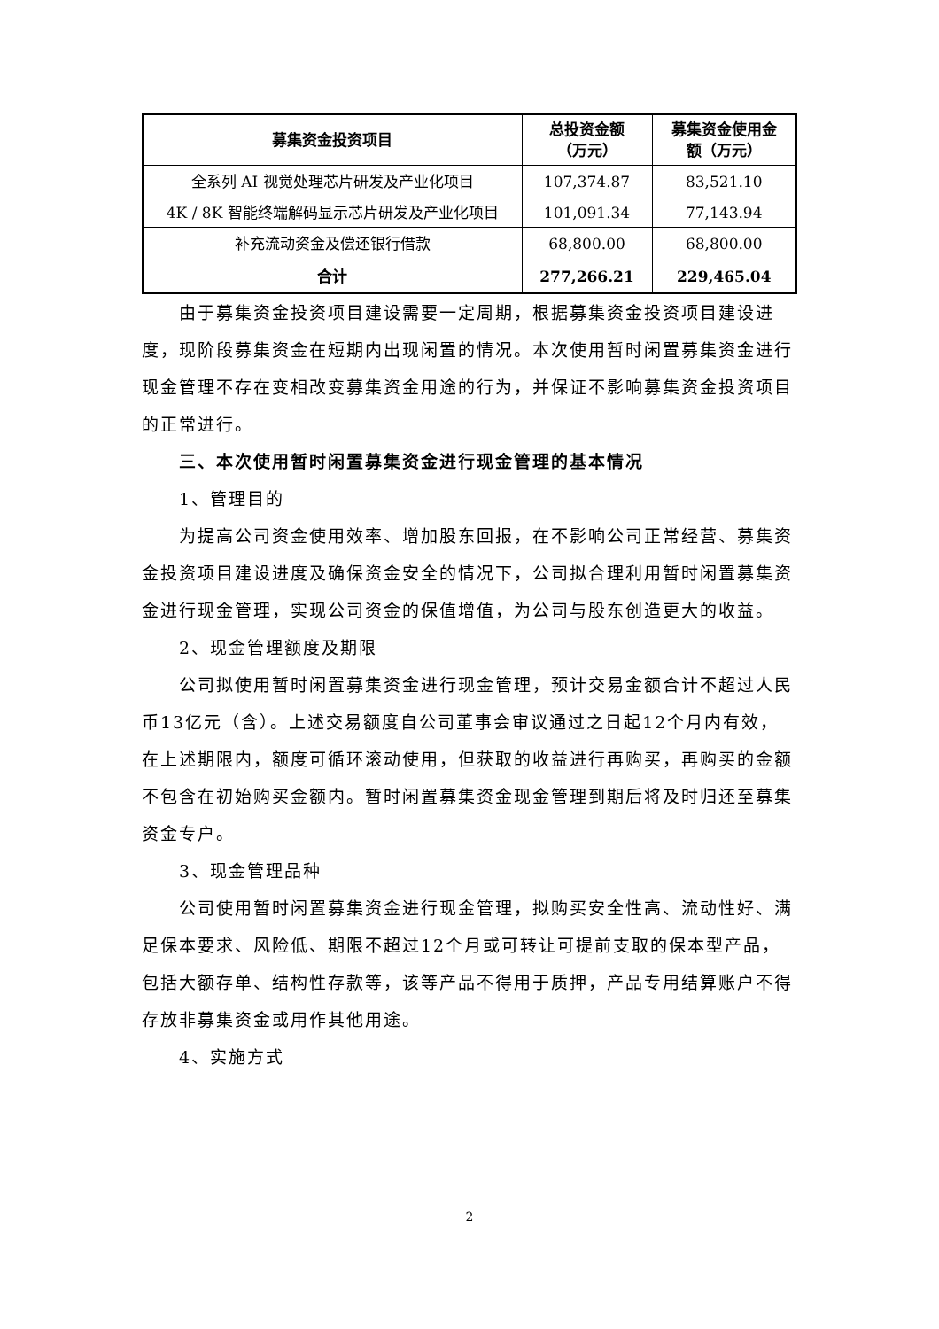| 募集资金投资项目 | 总投资金额 （万元） | 募集资金使用金 额（万元） |
| --- | --- | --- |
| 全系列 AI 视觉处理芯片研发及产业化项目 | 107,374.87 | 83,521.10 |
| 4K / 8K 智能终端解码显示芯片研发及产业化项目 | 101,091.34 | 77,143.94 |
| 补充流动资金及偿还银行借款 | 68,800.00 | 68,800.00 |
| 合计 | 277,266.21 | 229,465.04 |
由于募集资金投资项目建设需要一定周期，根据募集资金投资项目建设进度，现阶段募集资金在短期内出现闲置的情况。本次使用暂时闲置募集资金进行现金管理不存在变相改变募集资金用途的行为，并保证不影响募集资金投资项目的正常进行。
三、本次使用暂时闲置募集资金进行现金管理的基本情况
1、管理目的
为提高公司资金使用效率、增加股东回报，在不影响公司正常经营、募集资金投资项目建设进度及确保资金安全的情况下，公司拟合理利用暂时闲置募集资金进行现金管理，实现公司资金的保值增值，为公司与股东创造更大的收益。
2、现金管理额度及期限
公司拟使用暂时闲置募集资金进行现金管理，预计交易金额合计不超过人民币13亿元（含）。上述交易额度自公司董事会审议通过之日起12个月内有效，在上述期限内，额度可循环滚动使用，但获取的收益进行再购买，再购买的金额不包含在初始购买金额内。暂时闲置募集资金现金管理到期后将及时归还至募集资金专户。
3、现金管理品种
公司使用暂时闲置募集资金进行现金管理，拟购买安全性高、流动性好、满足保本要求、风险低、期限不超过12个月或可转让可提前支取的保本型产品，包括大额存单、结构性存款等，该等产品不得用于质押，产品专用结算账户不得存放非募集资金或用作其他用途。
4、实施方式
2